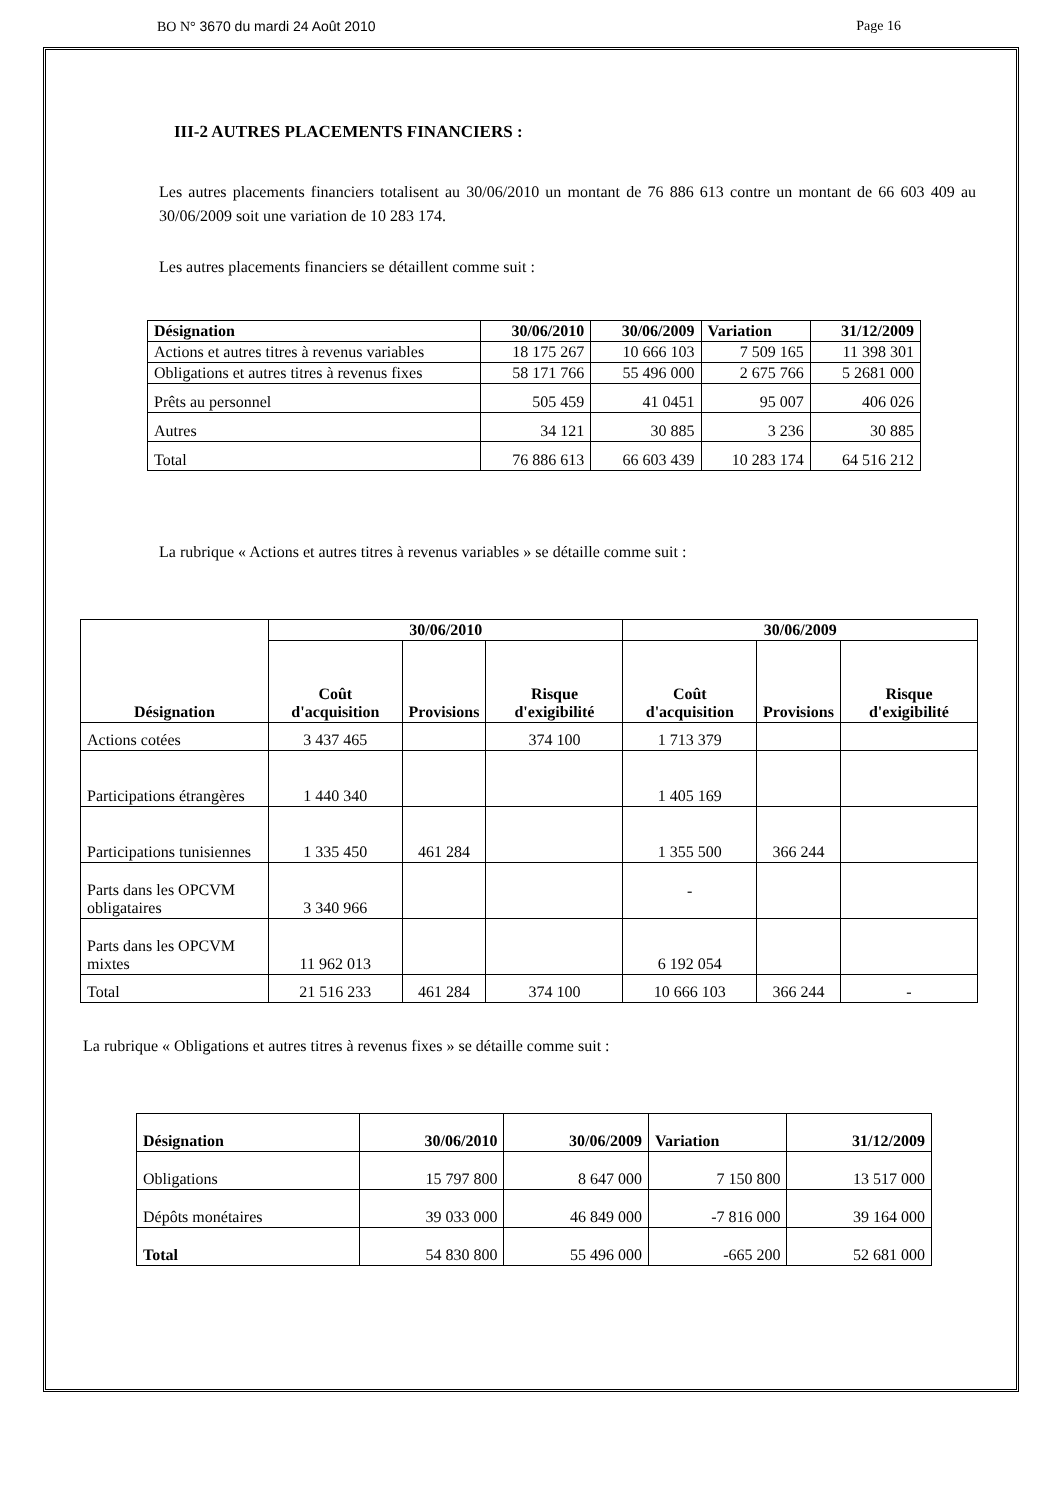BO N° 3670 du mardi 24 Août 2010 Page 16
III-2 AUTRES PLACEMENTS FINANCIERS :
Les autres placements financiers totalisent au 30/06/2010 un montant de 76 886 613 contre un montant de 66 603 409 au 30/06/2009 soit une variation de 10 283 174.
Les autres placements financiers se détaillent comme suit :
| Désignation | 30/06/2010 | 30/06/2009 | Variation | 31/12/2009 |
| --- | --- | --- | --- | --- |
| Actions et autres titres à revenus variables | 18 175 267 | 10 666 103 | 7 509 165 | 11 398 301 |
| Obligations et autres titres à revenus fixes | 58 171 766 | 55 496 000 | 2 675 766 | 5 2681 000 |
| Prêts au personnel | 505 459 | 41 0451 | 95 007 | 406 026 |
| Autres | 34 121 | 30 885 | 3 236 | 30 885 |
| Total | 76 886 613 | 66 603 439 | 10 283 174 | 64 516 212 |
La rubrique « Actions et autres titres à revenus variables » se détaille comme suit :
| Désignation | 30/06/2010 | | | 30/06/2009 | | |
| --- | --- | --- | --- | --- | --- | --- |
| | Coût d'acquisition | Provisions | Risque d'exigibilité | Coût d'acquisition | Provisions | Risque d'exigibilité |
| Actions cotées | 3 437 465 | | 374 100 | 1 713 379 | | |
| Participations étrangères | 1 440 340 | | | 1 405 169 | | |
| Participations tunisiennes | 1 335 450 | 461 284 | | 1 355 500 | 366 244 | |
| Parts dans les OPCVM obligataires | 3 340 966 | | | - | | |
| Parts dans les OPCVM mixtes | 11 962 013 | | | 6 192 054 | | |
| Total | 21 516 233 | 461 284 | 374 100 | 10 666 103 | 366 244 | - |
La rubrique « Obligations et autres titres à revenus fixes » se détaille comme suit :
| Désignation | 30/06/2010 | 30/06/2009 | Variation | 31/12/2009 |
| --- | --- | --- | --- | --- |
| Obligations | 15 797 800 | 8 647 000 | 7 150 800 | 13 517 000 |
| Dépôts monétaires | 39 033 000 | 46 849 000 | -7 816 000 | 39 164 000 |
| Total | 54 830 800 | 55 496 000 | -665 200 | 52 681 000 |